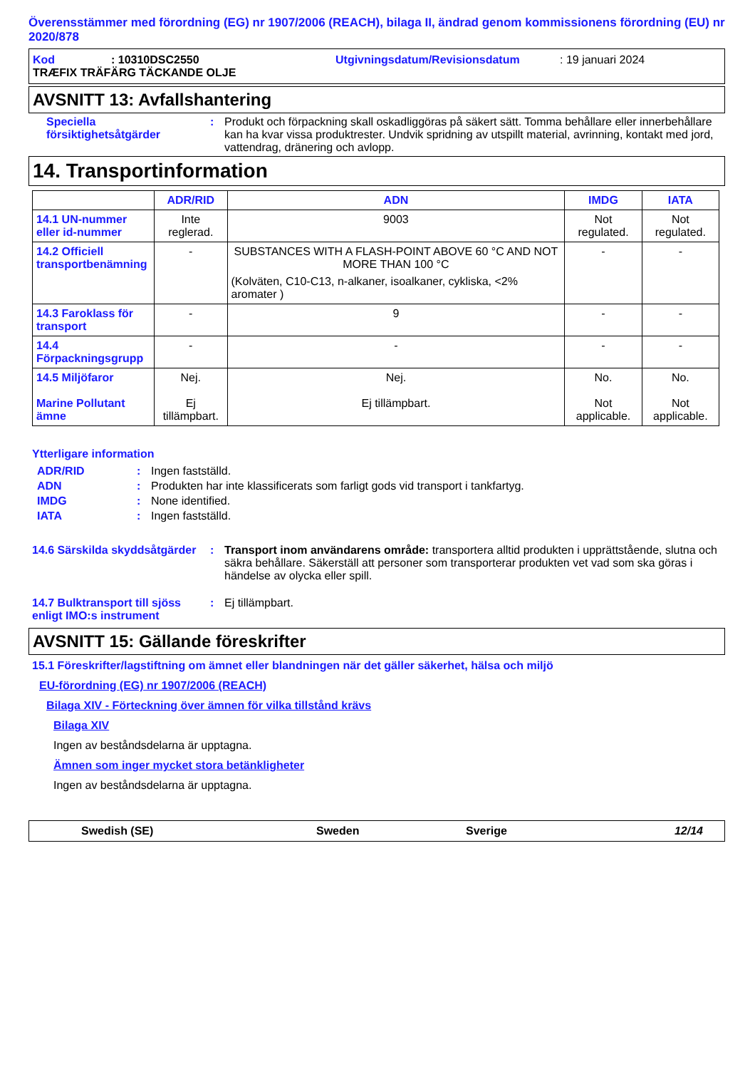Överensstämmer med förordning (EG) nr 1907/2006 (REACH), bilaga II, ändrad genom kommissionens förordning (EU) nr 2020/878
Kod: 10310DSC2550 Utgivningsdatum/Revisionsdatum: 19 januari 2024
TRÆFIX TRÄFÄRG TÄCKANDE OLJE
AVSNITT 13: Avfallshantering
Speciella försiktighetsåtgärder: Produkt och förpackning skall oskadliggöras på säkert sätt. Tomma behållare eller innerbehållare kan ha kvar vissa produktrester. Undvik spridning av utspillt material, avrinning, kontakt med jord, vattendrag, dränering och avlopp.
14. Transportinformation
| | ADR/RID | ADN | IMDG | IATA |
| --- | --- | --- | --- | --- |
| 14.1 UN-nummer eller id-nummer | Inte reglerad. | 9003 | Not regulated. | Not regulated. |
| 14.2 Officiell transportbenämning | - | SUBSTANCES WITH A FLASH-POINT ABOVE 60 °C AND NOT MORE THAN 100 °C (Kolväten, C10-C13, n-alkaner, isoalkaner, cykliska, <2% aromater ) | - | - |
| 14.3 Faroklass för transport | - | 9 | - | - |
| 14.4 Förpackningsgrupp | - | - | - | - |
| 14.5 Miljöfaror Marine Pollutant ämne | Nej. Ej tillämpbart. | Nej. Ej tillämpbart. | No. Not applicable. | No. Not applicable. |
Ytterligare information
ADR/RID: Ingen fastställd.
ADN: Produkten har inte klassificerats som farligt gods vid transport i tankfartyg.
IMDG: None identified.
IATA: Ingen fastställd.
14.6 Särskilda skyddsåtgärder: Transport inom användarens område: transportera alltid produkten i upprättstående, slutna och säkra behållare. Säkerställ att personer som transporterar produkten vet vad som ska göras i händelse av olycka eller spill.
14.7 Bulktransport till sjöss enligt IMO:s instrument: Ej tillämpbart.
AVSNITT 15: Gällande föreskrifter
15.1 Föreskrifter/lagstiftning om ämnet eller blandningen när det gäller säkerhet, hälsa och miljö
EU-förordning (EG) nr 1907/2006 (REACH)
Bilaga XIV - Förteckning över ämnen för vilka tillstånd krävs
Bilaga XIV
Ingen av beståndsdelarna är upptagna.
Ämnen som inger mycket stora betänkligheter
Ingen av beståndsdelarna är upptagna.
Swedish (SE) Sweden Sverige 12/14